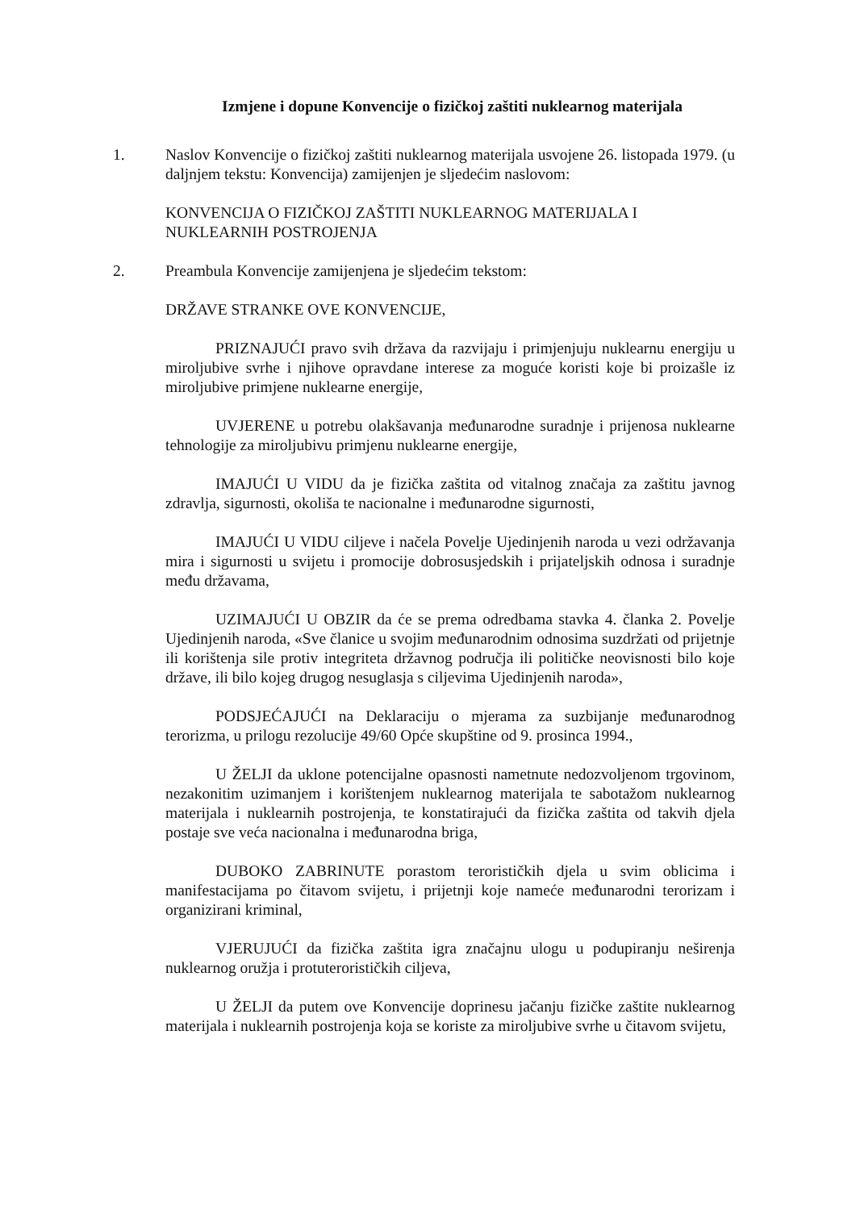Izmjene i dopune Konvencije o fizičkoj zaštiti nuklearnog materijala
1. Naslov Konvencije o fizičkoj zaštiti nuklearnog materijala usvojene 26. listopada 1979. (u daljnjem tekstu: Konvencija) zamijenjen je sljedećim naslovom:
KONVENCIJA O FIZIČKOJ ZAŠTITI NUKLEARNOG MATERIJALA I NUKLEARNIH POSTROJENJA
2. Preambula Konvencije zamijenjena je sljedećim tekstom:
DRŽAVE STRANKE OVE KONVENCIJE,
PRIZNAJUĆI pravo svih država da razvijaju i primjenjuju nuklearnu energiju u miroljubive svrhe i njihove opravdane interese za moguće koristi koje bi proizašle iz miroljubive primjene nuklearne energije,
UVJERENE u potrebu olakšavanja međunarodne suradnje i prijenosa nuklearne tehnologije za miroljubivu primjenu nuklearne energije,
IMAJUĆI U VIDU da je fizička zaštita od vitalnog značaja za zaštitu javnog zdravlja, sigurnosti, okoliša te nacionalne i međunarodne sigurnosti,
IMAJUĆI U VIDU ciljeve i načela Povelje Ujedinjenih naroda u vezi održavanja mira i sigurnosti u svijetu i promocije dobrosusjedskih i prijateljskih odnosa i suradnje među državama,
UZIMAJUĆI U OBZIR da će se prema odredbama stavka 4. članka 2. Povelje Ujedinjenih naroda, «Sve članice u svojim međunarodnim odnosima suzdržati od prijetnje ili korištenja sile protiv integriteta državnog područja ili političke neovisnosti bilo koje države, ili bilo kojeg drugog nesuglasja s ciljevima Ujedinjenih naroda»,
PODSJEĆAJUĆI na Deklaraciju o mjerama za suzbijanje međunarodnog terorizma, u prilogu rezolucije 49/60 Opće skupštine od 9. prosinca 1994.,
U ŽELJI da uklone potencijalne opasnosti nametnute nedozvoljenom trgovinom, nezakonitim uzimanjem i korištenjem nuklearnog materijala te sabotažom nuklearnog materijala i nuklearnih postrojenja, te konstatirajući da fizička zaštita od takvih djela postaje sve veća nacionalna i međunarodna briga,
DUBOKO ZABRINUTE porastom terorističkih djela u svim oblicima i manifestacijama po čitavom svijetu, i prijetnji koje nameće međunarodni terorizam i organizirani kriminal,
VJERUJUĆI da fizička zaštita igra značajnu ulogu u podupiranju neširenja nuklearnog oružja i protuterorističkih ciljeva,
U ŽELJI da putem ove Konvencije doprinesu jačanju fizičke zaštite nuklearnog materijala i nuklearnih postrojenja koja se koriste za miroljubive svrhe u čitavom svijetu,